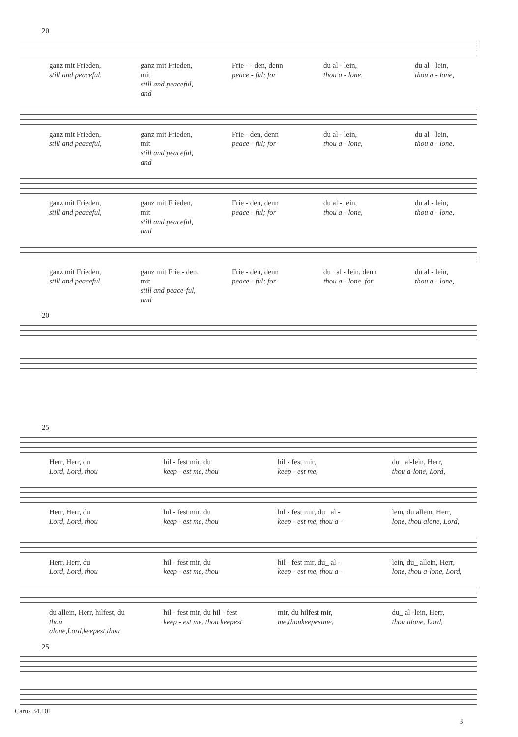20
ganz mit Frieden,
still and peaceful,
ganz mit Frieden, mit
still and peaceful, and
Frie - - den, denn
peace - ful; for
du al - lein,
thou a - lone,
du al - lein,
thou a - lone,
ganz mit Frieden,
still and peaceful,
ganz mit Frieden, mit
still and peaceful, and
Frie - den, denn
peace - ful; for
du al - lein,
thou a - lone,
du al - lein,
thou a - lone,
ganz mit Frieden,
still and peaceful,
ganz mit Frieden, mit
still and peaceful, and
Frie - den, denn
peace - ful; for
du al - lein,
thou a - lone,
du al - lein,
thou a - lone,
ganz mit Frieden,
still and peaceful,
ganz mit Frie - den, mit
still and peace-ful, and
Frie - den, denn
peace - ful; for
du_ al - lein, denn
thou a - lone, for
du al - lein,
thou a - lone,
20
25
Herr, Herr, du
Lord, Lord, thou
hil - fest mir, du
keep - est me, thou
hil - fest mir,
keep - est me,
du_ al-lein, Herr,
thou a-lone, Lord,
Herr, Herr, du
Lord, Lord, thou
hil - fest mir, du
keep - est me, thou
hil - fest mir, du_ al -
keep - est me, thou a -
lein, du allein, Herr,
lone, thou alone, Lord,
Herr, Herr, du
Lord, Lord, thou
hil - fest mir, du
keep - est me, thou
hil - fest mir, du_ al -
keep - est me, thou a -
lein, du_ allein, Herr,
lone, thou a-lone, Lord,
du allein, Herr, hilfest, du
thou alone,Lord,keepest,thou
hil - fest mir, du hil - fest
keep - est me, thou keepest
mir, du hilfest mir,
me,thoukeepestme,
du_ al -lein, Herr,
thou alone, Lord,
25
Carus 34.101
3